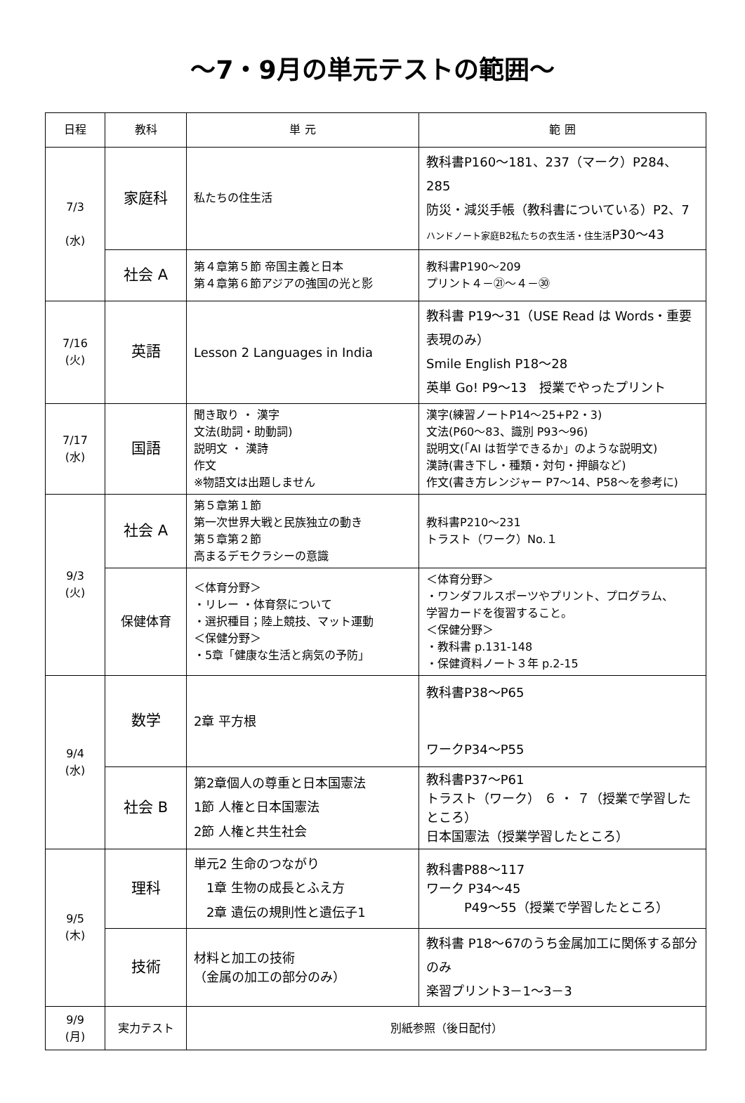～7・9月の単元テストの範囲～
| 日程 | 教科 | 単 元 | 範 囲 |
| --- | --- | --- | --- |
| 7/3 (水) | 家庭科 | 私たちの住生活 | 教科書P160～181、237（マーク）P284、285 防災・減災手帳（教科書についている）P2、7 ハンドノート家庭B2私たちの衣生活・住生活 P30～43 |
| | 社会 A | 第４章第５節 帝国主義と日本 第４章第６節アジアの強国の光と影 | 教科書P190～209 プリント４－㉑～４－㉚ |
| 7/16 (火) | 英語 | Lesson 2 Languages in India | 教科書 P19～31（USE Read は Words・重要表現のみ） Smile English P18～28 英単 Go! P9～13 授業でやったプリント |
| 7/17 (水) | 国語 | 聞き取り ・ 漢字 文法(助詞・助動詞) 説明文 ・ 漢詩 作文 ※物語文は出題しません | 漢字(練習ノートP14～25+P2・3) 文法(P60～83、識別 P93～96) 説明文(「AI は哲学できるか」のような説明文) 漢詩(書き下し・種類・対句・押韻など) 作文(書き方レンジャー P7～14、P58～を参考に) |
| 9/3 (火) | 社会 A | 第５章第１節 第一次世界大戦と民族独立の動き 第５章第２節 高まるデモクラシーの意識 | 教科書P210～231 トラスト（ワーク）No.１ |
| | 保健体育 | ＜体育分野＞ ・リレー ・体育祭について ・選択種目；陸上競技、マット運動 ＜保健分野＞ ・5章「健康な生活と病気の予防」 | ＜体育分野＞ ・ワンダフルスポーツやプリント、プログラム、 学習カードを復習すること。 ＜保健分野＞ ・教科書 p.131-148 ・保健資料ノート３年 p.2-15 |
| 9/4 (水) | 数学 | 2章 平方根 | 教科書P38～P65 ワークP34～P55 |
| | 社会 B | 第2章個人の尊重と日本国憲法 1節 人権と日本国憲法 2節 人権と共生社会 | 教科書P37～P61 トラスト（ワーク） ６ ・ ７（授業で学習したところ） 日本国憲法（授業学習したところ） |
| 9/5 (木) | 理科 | 単元2 生命のつながり 1章 生物の成長とふえ方 2章 遺伝の規則性と遺伝子1 | 教科書P88～117 ワーク P34～45 P49～55（授業で学習したところ） |
| | 技術 | 材料と加工の技術 （金属の加工の部分のみ） | 教科書 P18～67のうち金属加工に関係する部分のみ 楽習プリント3－1～3－3 |
| 9/9 (月) | 実力テスト | 別紙参照（後日配付） | |